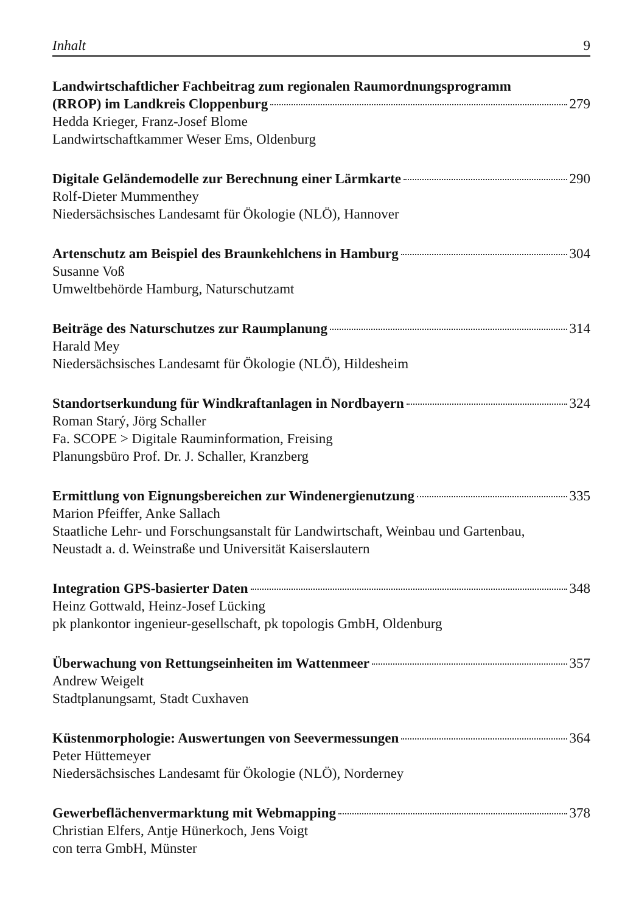Inhalt 9
Landwirtschaftlicher Fachbeitrag zum regionalen Raumordnungsprogramm
(RROP) im Landkreis Cloppenburg 279
Hedda Krieger, Franz-Josef Blome
Landwirtschaftkammer Weser Ems, Oldenburg
Digitale Geländemodelle zur Berechnung einer Lärmkarte 290
Rolf-Dieter Mummenthey
Niedersächsisches Landesamt für Ökologie (NLÖ), Hannover
Artenschutz am Beispiel des Braunkehlchens in Hamburg 304
Susanne Voß
Umweltbehörde Hamburg, Naturschutzamt
Beiträge des Naturschutzes zur Raumplanung 314
Harald Mey
Niedersächsisches Landesamt für Ökologie (NLÖ), Hildesheim
Standortserkundung für Windkraftanlagen in Nordbayern 324
Roman Starý, Jörg Schaller
Fa. SCOPE > Digitale Rauminformation, Freising
Planungsbüro Prof. Dr. J. Schaller, Kranzberg
Ermittlung von Eignungsbereichen zur Windenergienutzung 335
Marion Pfeiffer, Anke Sallach
Staatliche Lehr- und Forschungsanstalt für Landwirtschaft, Weinbau und Gartenbau,
Neustadt a. d. Weinstraße und Universität Kaiserslautern
Integration GPS-basierter Daten 348
Heinz Gottwald, Heinz-Josef Lücking
pk plankontor ingenieur-gesellschaft, pk topologis GmbH, Oldenburg
Überwachung von Rettungseinheiten im Wattenmeer 357
Andrew Weigelt
Stadtplanungsamt, Stadt Cuxhaven
Küstenmorphologie: Auswertungen von Seevermessungen 364
Peter Hüttemeyer
Niedersächsisches Landesamt für Ökologie (NLÖ), Norderney
Gewerbeflächenvermarktung mit Webmapping 378
Christian Elfers, Antje Hünerkoch, Jens Voigt
con terra GmbH, Münster